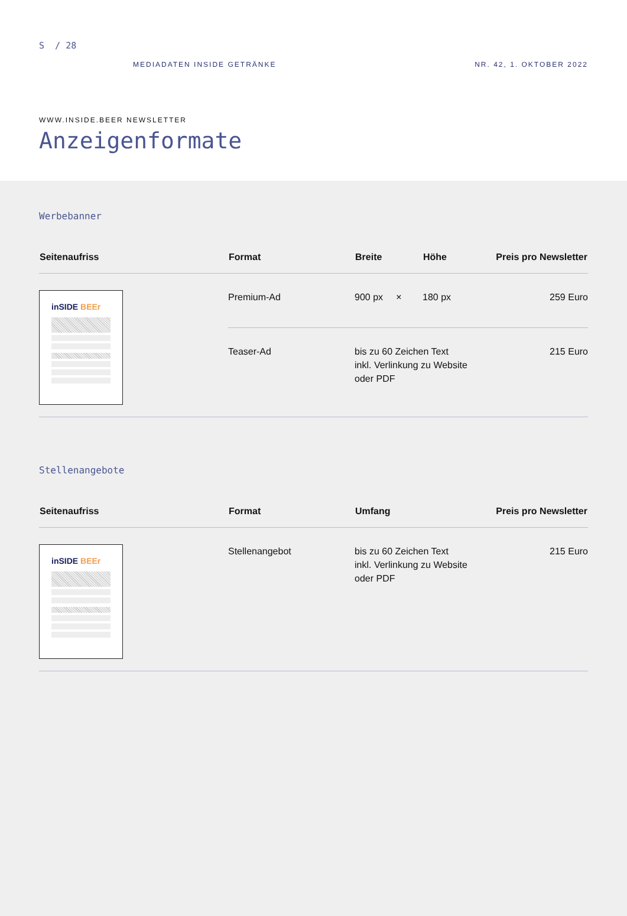S / 28
MEDIADATEN INSIDE GETRÄNKE NR. 42, 1. OKTOBER 2022
WWW.INSIDE.BEER NEWSLETTER
Anzeigenformate
Werbebanner
| Seitenaufriss | Format | Breite | Höhe | Preis pro Newsletter |
| --- | --- | --- | --- | --- |
| inSIDE BEEr | Premium-Ad | 900 px × | 180 px | 259 Euro |
| | Teaser-Ad | bis zu 60 Zeichen Text inkl. Verlinkung zu Website oder PDF | | 215 Euro |
Stellenangebote
| Seitenaufriss | Format | Umfang | Preis pro Newsletter |
| --- | --- | --- | --- |
| inSIDE BEEr | Stellenangebot | bis zu 60 Zeichen Text inkl. Verlinkung zu Website oder PDF | 215 Euro |